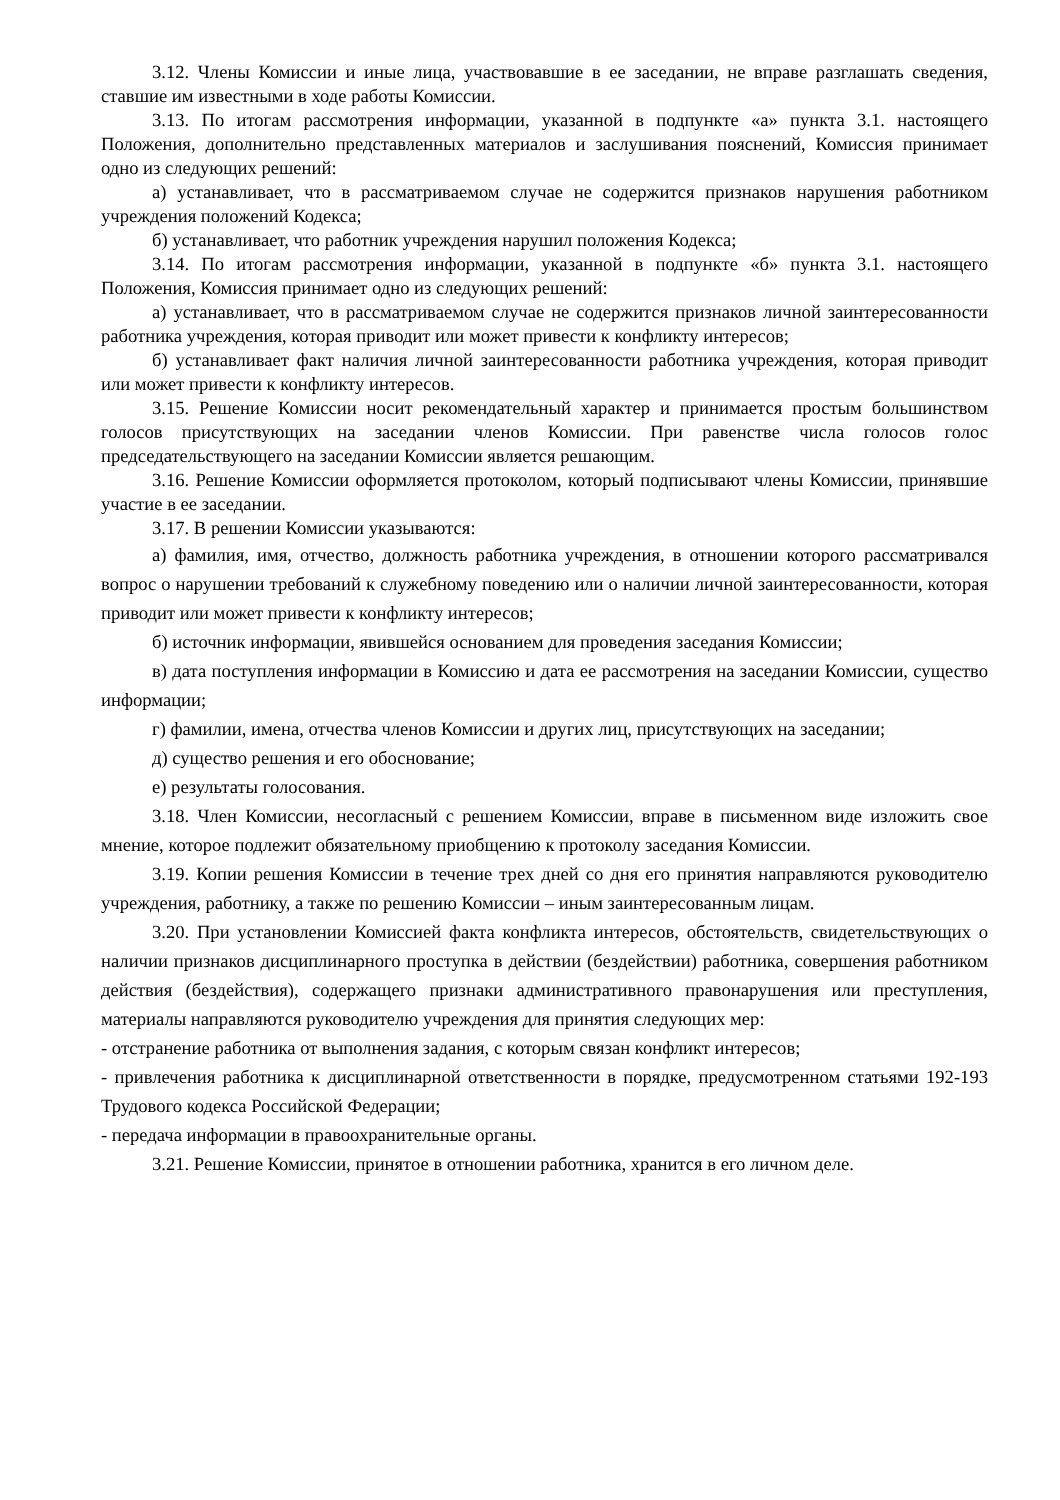3.12. Члены Комиссии и иные лица, участвовавшие в ее заседании, не вправе разглашать сведения, ставшие им известными в ходе работы Комиссии.
3.13. По итогам рассмотрения информации, указанной в подпункте «а» пункта 3.1. настоящего Положения, дополнительно представленных материалов и заслушивания пояснений, Комиссия принимает одно из следующих решений:
а) устанавливает, что в рассматриваемом случае не содержится признаков нарушения работником учреждения положений Кодекса;
б) устанавливает, что работник учреждения нарушил положения Кодекса;
3.14. По итогам рассмотрения информации, указанной в подпункте «б» пункта 3.1. настоящего Положения, Комиссия принимает одно из следующих решений:
а) устанавливает, что в рассматриваемом случае не содержится признаков личной заинтересованности работника учреждения, которая приводит или может привести к конфликту интересов;
б) устанавливает факт наличия личной заинтересованности работника учреждения, которая приводит или может привести к конфликту интересов.
3.15. Решение Комиссии носит рекомендательный характер и принимается простым большинством голосов присутствующих на заседании членов Комиссии. При равенстве числа голосов голос председательствующего на заседании Комиссии является решающим.
3.16. Решение Комиссии оформляется протоколом, который подписывают члены Комиссии, принявшие участие в ее заседании.
3.17. В решении Комиссии указываются:
а) фамилия, имя, отчество, должность работника учреждения, в отношении которого рассматривался вопрос о нарушении требований к служебному поведению или о наличии личной заинтересованности, которая приводит или может привести к конфликту интересов;
б) источник информации, явившейся основанием для проведения заседания Комиссии;
в) дата поступления информации в Комиссию и дата ее рассмотрения на заседании Комиссии, существо информации;
г) фамилии, имена, отчества членов Комиссии и других лиц, присутствующих на заседании;
д) существо решения и его обоснование;
е) результаты голосования.
3.18. Член Комиссии, несогласный с решением Комиссии, вправе в письменном виде изложить свое мнение, которое подлежит обязательному приобщению к протоколу заседания Комиссии.
3.19. Копии решения Комиссии в течение трех дней со дня его принятия направляются руководителю учреждения, работнику, а также по решению Комиссии – иным заинтересованным лицам.
3.20. При установлении Комиссией факта конфликта интересов, обстоятельств, свидетельствующих о наличии признаков дисциплинарного проступка в действии (бездействии) работника, совершения работником действия (бездействия), содержащего признаки административного правонарушения или преступления, материалы направляются руководителю учреждения для принятия следующих мер:
- отстранение работника от выполнения задания, с которым связан конфликт интересов;
- привлечения работника к дисциплинарной ответственности в порядке, предусмотренном статьями 192-193 Трудового кодекса Российской Федерации;
- передача информации в правоохранительные органы.
3.21. Решение Комиссии, принятое в отношении работника, хранится в его личном деле.